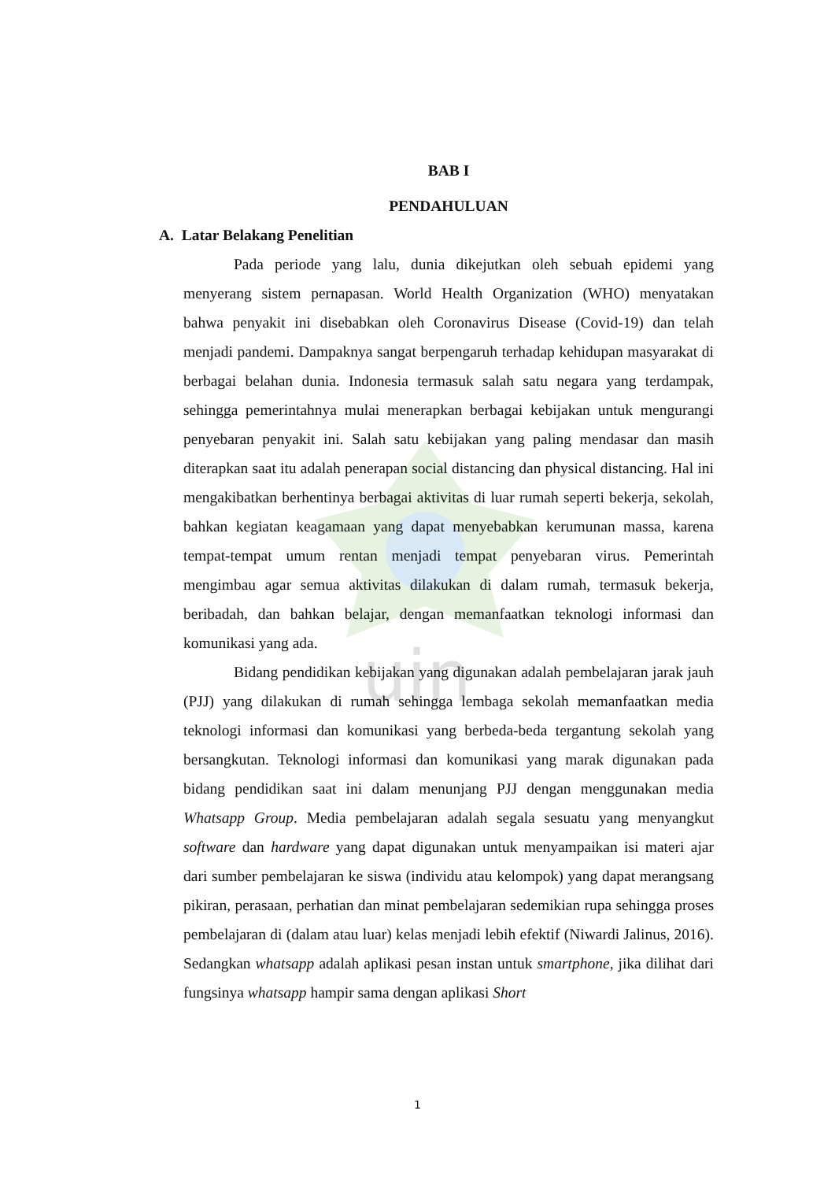uin
BAB I
PENDAHULUAN
A. Latar Belakang Penelitian
Pada periode yang lalu, dunia dikejutkan oleh sebuah epidemi yang menyerang sistem pernapasan. World Health Organization (WHO) menyatakan bahwa penyakit ini disebabkan oleh Coronavirus Disease (Covid-19) dan telah menjadi pandemi. Dampaknya sangat berpengaruh terhadap kehidupan masyarakat di berbagai belahan dunia. Indonesia termasuk salah satu negara yang terdampak, sehingga pemerintahnya mulai menerapkan berbagai kebijakan untuk mengurangi penyebaran penyakit ini. Salah satu kebijakan yang paling mendasar dan masih diterapkan saat itu adalah penerapan social distancing dan physical distancing. Hal ini mengakibatkan berhentinya berbagai aktivitas di luar rumah seperti bekerja, sekolah, bahkan kegiatan keagamaan yang dapat menyebabkan kerumunan massa, karena tempat-tempat umum rentan menjadi tempat penyebaran virus. Pemerintah mengimbau agar semua aktivitas dilakukan di dalam rumah, termasuk bekerja, beribadah, dan bahkan belajar, dengan memanfaatkan teknologi informasi dan komunikasi yang ada.
Bidang pendidikan kebijakan yang digunakan adalah pembelajaran jarak jauh (PJJ) yang dilakukan di rumah sehingga lembaga sekolah memanfaatkan media teknologi informasi dan komunikasi yang berbeda-beda tergantung sekolah yang bersangkutan. Teknologi informasi dan komunikasi yang marak digunakan pada bidang pendidikan saat ini dalam menunjang PJJ dengan menggunakan media Whatsapp Group. Media pembelajaran adalah segala sesuatu yang menyangkut software dan hardware yang dapat digunakan untuk menyampaikan isi materi ajar dari sumber pembelajaran ke siswa (individu atau kelompok) yang dapat merangsang pikiran, perasaan, perhatian dan minat pembelajaran sedemikian rupa sehingga proses pembelajaran di (dalam atau luar) kelas menjadi lebih efektif (Niwardi Jalinus, 2016). Sedangkan whatsapp adalah aplikasi pesan instan untuk smartphone, jika dilihat dari fungsinya whatsapp hampir sama dengan aplikasi Short
1